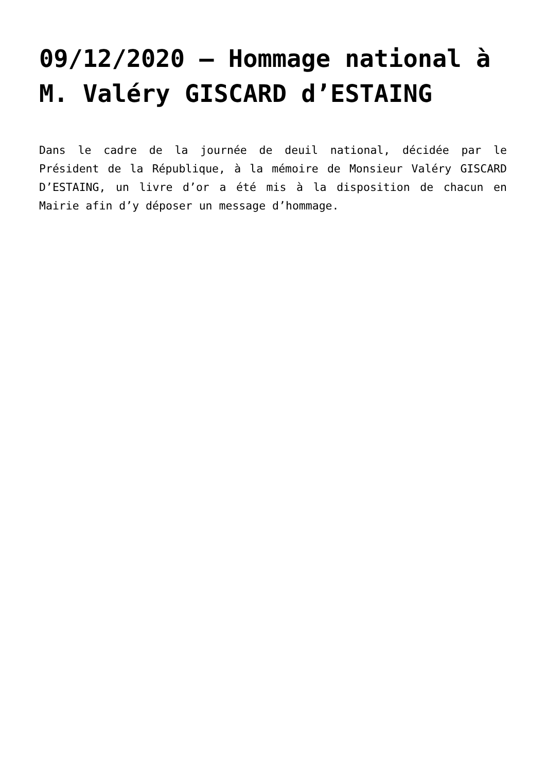09/12/2020 – Hommage national à M. Valéry GISCARD d’ESTAING
Dans le cadre de la journée de deuil national, décidée par le Président de la République, à la mémoire de Monsieur Valéry GISCARD D’ESTAING, un livre d’or a été mis à la disposition de chacun en Mairie afin d’y déposer un message d’hommage.